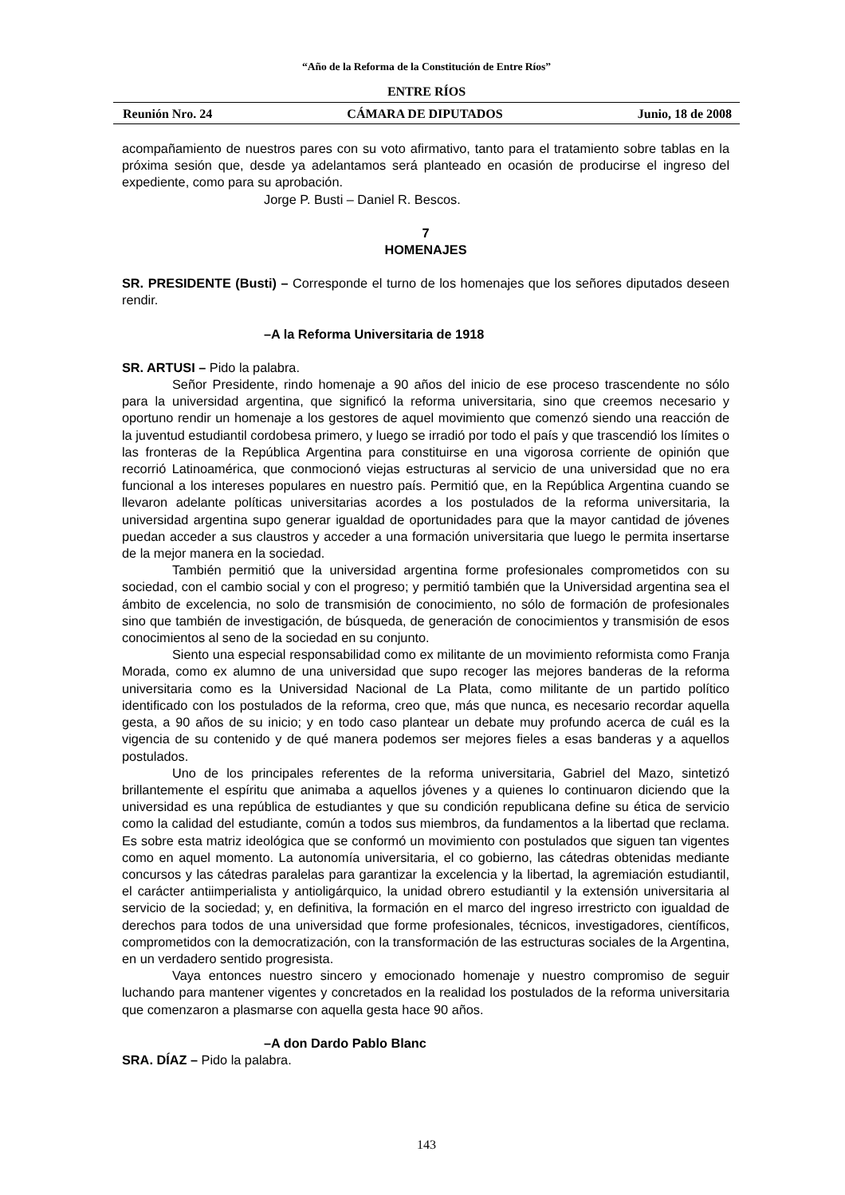“Año de la Reforma de la Constitución de Entre Ríos”
ENTRE RÍOS
Reunión Nro. 24 CÁMARA DE DIPUTADOS Junio, 18 de 2008
acompañamiento de nuestros pares con su voto afirmativo, tanto para el tratamiento sobre tablas en la próxima sesión que, desde ya adelantamos será planteado en ocasión de producirse el ingreso del expediente, como para su aprobación.
Jorge P. Busti – Daniel R. Bescos.
7
HOMENAJES
SR. PRESIDENTE (Busti) – Corresponde el turno de los homenajes que los señores diputados deseen rendir.
–A la Reforma Universitaria de 1918
SR. ARTUSI – Pido la palabra.
Señor Presidente, rindo homenaje a 90 años del inicio de ese proceso trascendente no sólo para la universidad argentina, que significó la reforma universitaria, sino que creemos necesario y oportuno rendir un homenaje a los gestores de aquel movimiento que comenzó siendo una reacción de la juventud estudiantil cordobesa primero, y luego se irradió por todo el país y que trascendió los límites o las fronteras de la República Argentina para constituirse en una vigorosa corriente de opinión que recorrió Latinoamérica, que conmocionó viejas estructuras al servicio de una universidad que no era funcional a los intereses populares en nuestro país. Permitió que, en la República Argentina cuando se llevaron adelante políticas universitarias acordes a los postulados de la reforma universitaria, la universidad argentina supo generar igualdad de oportunidades para que la mayor cantidad de jóvenes puedan acceder a sus claustros y acceder a una formación universitaria que luego le permita insertarse de la mejor manera en la sociedad.
También permitió que la universidad argentina forme profesionales comprometidos con su sociedad, con el cambio social y con el progreso; y permitió también que la Universidad argentina sea el ámbito de excelencia, no solo de transmisión de conocimiento, no sólo de formación de profesionales sino que también de investigación, de búsqueda, de generación de conocimientos y transmisión de esos conocimientos al seno de la sociedad en su conjunto.
Siento una especial responsabilidad como ex militante de un movimiento reformista como Franja Morada, como ex alumno de una universidad que supo recoger las mejores banderas de la reforma universitaria como es la Universidad Nacional de La Plata, como militante de un partido político identificado con los postulados de la reforma, creo que, más que nunca, es necesario recordar aquella gesta, a 90 años de su inicio; y en todo caso plantear un debate muy profundo acerca de cuál es la vigencia de su contenido y de qué manera podemos ser mejores fieles a esas banderas y a aquellos postulados.
Uno de los principales referentes de la reforma universitaria, Gabriel del Mazo, sintetizó brillantemente el espíritu que animaba a aquellos jóvenes y a quienes lo continuaron diciendo que la universidad es una república de estudiantes y que su condición republicana define su ética de servicio como la calidad del estudiante, común a todos sus miembros, da fundamentos a la libertad que reclama. Es sobre esta matriz ideológica que se conformó un movimiento con postulados que siguen tan vigentes como en aquel momento. La autonomía universitaria, el co gobierno, las cátedras obtenidas mediante concursos y las cátedras paralelas para garantizar la excelencia y la libertad, la agremiación estudiantil, el carácter antiimperialista y antioligárquico, la unidad obrero estudiantil y la extensión universitaria al servicio de la sociedad; y, en definitiva, la formación en el marco del ingreso irrestricto con igualdad de derechos para todos de una universidad que forme profesionales, técnicos, investigadores, científicos, comprometidos con la democratización, con la transformación de las estructuras sociales de la Argentina, en un verdadero sentido progresista.
Vaya entonces nuestro sincero y emocionado homenaje y nuestro compromiso de seguir luchando para mantener vigentes y concretados en la realidad los postulados de la reforma universitaria que comenzaron a plasmarse con aquella gesta hace 90 años.
–A don Dardo Pablo Blanc
SRA. DÍAZ – Pido la palabra.
143